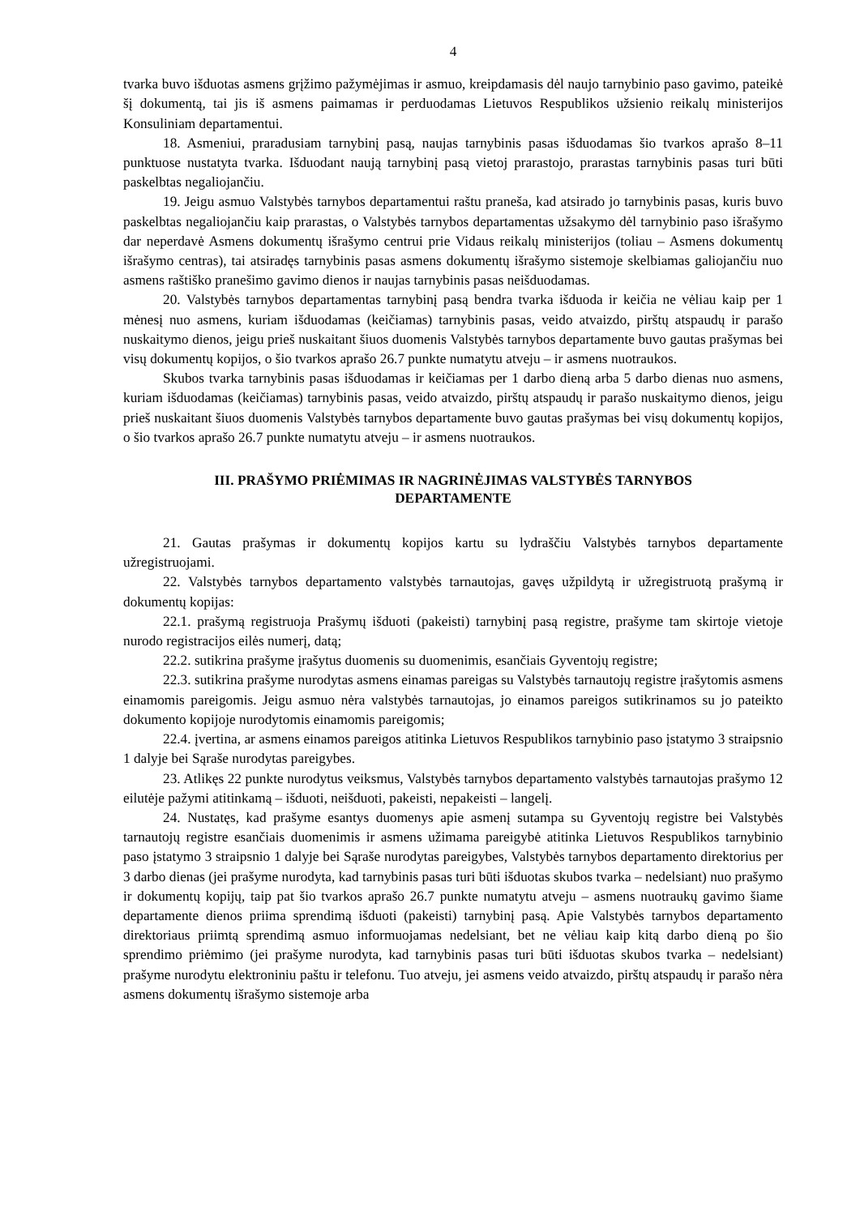4
tvarka buvo išduotas asmens grįžimo pažymėjimas ir asmuo, kreipdamasis dėl naujo tarnybinio paso gavimo, pateikė šį dokumentą, tai jis iš asmens paimamas ir perduodamas Lietuvos Respublikos užsienio reikalų ministerijos Konsuliniam departamentui.
18. Asmeniui, praradusiam tarnybinį pasą, naujas tarnybinis pasas išduodamas šio tvarkos aprašo 8–11 punktuose nustatyta tvarka. Išduodant naują tarnybinį pasą vietoj prarastojo, prarastas tarnybinis pasas turi būti paskelbtas negaliojančiu.
19. Jeigu asmuo Valstybės tarnybos departamentui raštu praneša, kad atsirado jo tarnybinis pasas, kuris buvo paskelbtas negaliojančiu kaip prarastas, o Valstybės tarnybos departamentas užsakymo dėl tarnybinio paso išrašymo dar neperdavė Asmens dokumentų išrašymo centrui prie Vidaus reikalų ministerijos (toliau – Asmens dokumentų išrašymo centras), tai atsiradęs tarnybinis pasas asmens dokumentų išrašymo sistemoje skelbiamas galiojančiu nuo asmens raštiško pranešimo gavimo dienos ir naujas tarnybinis pasas neišduodamas.
20. Valstybės tarnybos departamentas tarnybinį pasą bendra tvarka išduoda ir keičia ne vėliau kaip per 1 mėnesį nuo asmens, kuriam išduodamas (keičiamas) tarnybinis pasas, veido atvaizdo, pirštų atspaudų ir parašo nuskaitymo dienos, jeigu prieš nuskaitant šiuos duomenis Valstybės tarnybos departamente buvo gautas prašymas bei visų dokumentų kopijos, o šio tvarkos aprašo 26.7 punkte numatytu atveju – ir asmens nuotraukos.
Skubos tvarka tarnybinis pasas išduodamas ir keičiamas per 1 darbo dieną arba 5 darbo dienas nuo asmens, kuriam išduodamas (keičiamas) tarnybinis pasas, veido atvaizdo, pirštų atspaudų ir parašo nuskaitymo dienos, jeigu prieš nuskaitant šiuos duomenis Valstybės tarnybos departamente buvo gautas prašymas bei visų dokumentų kopijos, o šio tvarkos aprašo 26.7 punkte numatytu atveju – ir asmens nuotraukos.
III. PRAŠYMO PRIĖMIMAS IR NAGRINĖJIMAS VALSTYBĖS TARNYBOS
DEPARTAMENTE
21. Gautas prašymas ir dokumentų kopijos kartu su lydraščiu Valstybės tarnybos departamente užregistruojami.
22. Valstybės tarnybos departamento valstybės tarnautojas, gavęs užpildytą ir užregistruotą prašymą ir dokumentų kopijas:
22.1. prašymą registruoja Prašymų išduoti (pakeisti) tarnybinį pasą registre, prašyme tam skirtoje vietoje nurodo registracijos eilės numerį, datą;
22.2. sutikrina prašyme įrašytus duomenis su duomenimis, esančiais Gyventojų registre;
22.3. sutikrina prašyme nurodytas asmens einamas pareigas su Valstybės tarnautojų registre įrašytomis asmens einamomis pareigomis. Jeigu asmuo nėra valstybės tarnautojas, jo einamos pareigos sutikrinamos su jo pateikto dokumento kopijoje nurodytomis einamomis pareigomis;
22.4. įvertina, ar asmens einamos pareigos atitinka Lietuvos Respublikos tarnybinio paso įstatymo 3 straipsnio 1 dalyje bei Sąraše nurodytas pareigybes.
23. Atlikęs 22 punkte nurodytus veiksmus, Valstybės tarnybos departamento valstybės tarnautojas prašymo 12 eilutėje pažymi atitinkamą – išduoti, neišduoti, pakeisti, nepakeisti – langelį.
24. Nustatęs, kad prašyme esantys duomenys apie asmenį sutampa su Gyventojų registre bei Valstybės tarnautojų registre esančiais duomenimis ir asmens užimama pareigybė atitinka Lietuvos Respublikos tarnybinio paso įstatymo 3 straipsnio 1 dalyje bei Sąraše nurodytas pareigybes, Valstybės tarnybos departamento direktorius per 3 darbo dienas (jei prašyme nurodyta, kad tarnybinis pasas turi būti išduotas skubos tvarka – nedelsiant) nuo prašymo ir dokumentų kopijų, taip pat šio tvarkos aprašo 26.7 punkte numatytu atveju – asmens nuotraukų gavimo šiame departamente dienos priima sprendimą išduoti (pakeisti) tarnybinį pasą. Apie Valstybės tarnybos departamento direktoriaus priimtą sprendimą asmuo informuojamas nedelsiant, bet ne vėliau kaip kitą darbo dieną po šio sprendimo priėmimo (jei prašyme nurodyta, kad tarnybinis pasas turi būti išduotas skubos tvarka – nedelsiant) prašyme nurodytu elektroniniu paštu ir telefonu. Tuo atveju, jei asmens veido atvaizdo, pirštų atspaudų ir parašo nėra asmens dokumentų išrašymo sistemoje arba